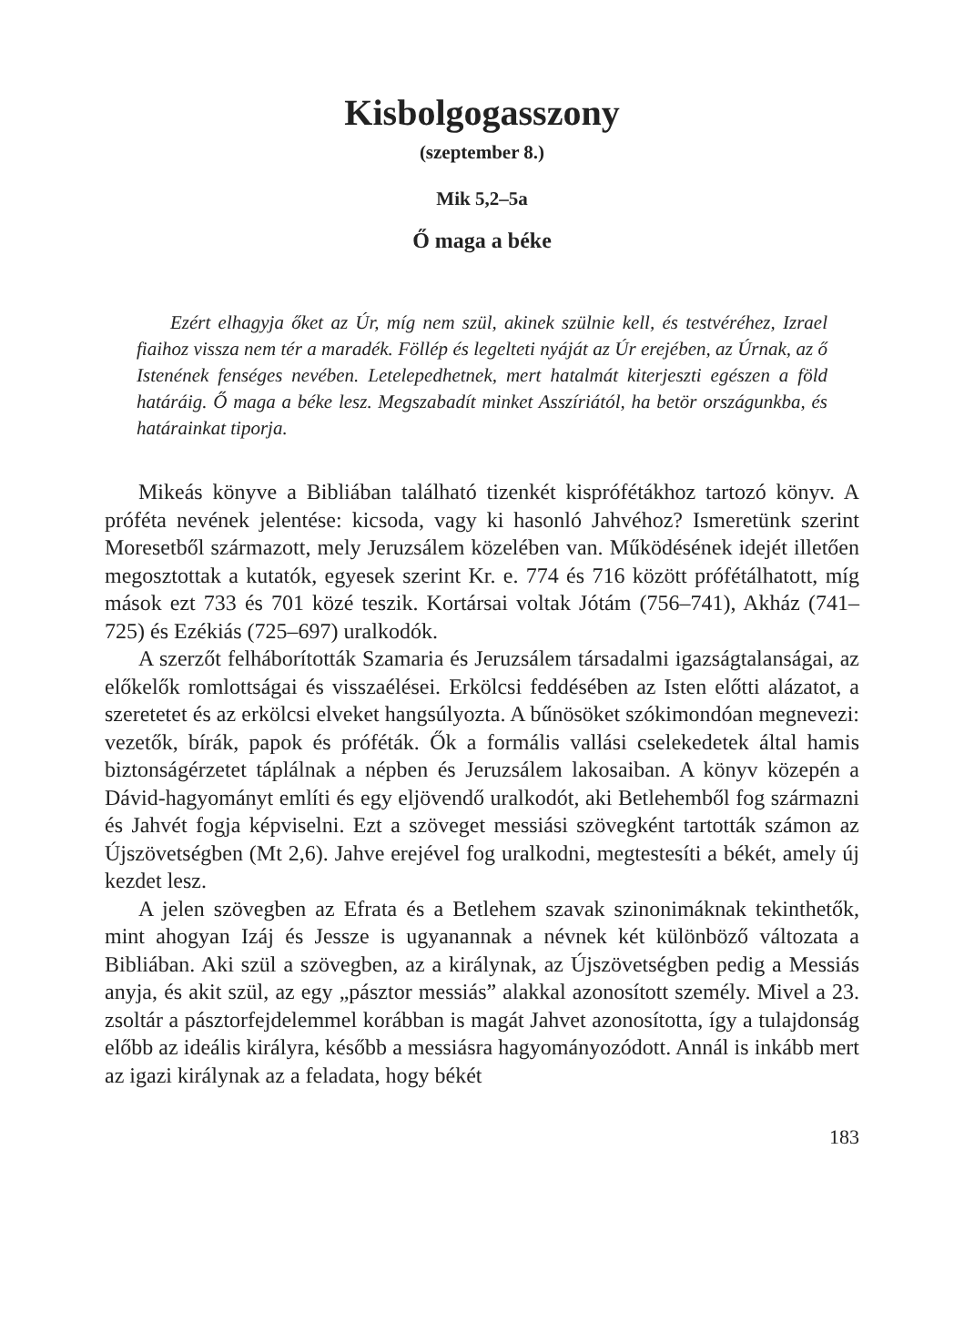Kisbolgogasszony
(szeptember 8.)
Mik 5,2–5a
Ő maga a béke
Ezért elhagyja őket az Úr, míg nem szül, akinek szülnie kell, és testvéréhez, Izrael fiaihoz vissza nem tér a maradék. Föllép és legelteti nyáját az Úr erejében, az Úrnak, az ő Istenének fenséges nevében. Letelepedhetnek, mert hatalmát kiterjeszti egészen a föld határáig. Ő maga a béke lesz. Megszabadít minket Asszíriától, ha betör országunkba, és határainkat tiporja.
Mikeás könyve a Bibliában található tizenkét kispróféták­hoz tartozó könyv. A próféta nevének jelentése: kicsoda, vagy ki hasonló Jahvéhoz? Ismeretünk szerint Moresetből származott, mely Jeruzsálem közelében van. Működésének idejét illetően megosztottak a kutatók, egyesek szerint Kr. e. 774 és 716 között prófétálhatott, míg mások ezt 733 és 701 közé teszik. Kortársai voltak Jótám (756–741), Akház (741–725) és Ezékiás (725–697) uralkodók.
A szerzőt felháborították Szamaria és Jeruzsálem társadalmi igazságtalanságai, az előkelők romlottságai és visszaélései. Erkölcsi feddésében az Isten előtti alázatot, a szeretetet és az erkölcsi elveket hangsúlyozta. A bűnösöket szókimondóan megnevezi: vezetők, bírák, papok és próféták. Ők a formális vallási cselekedetek által hamis biztonságérzetet táplálnak a népben és Jeruzsálem lakosaiban. A könyv közepén a Dávid-hagyományt említi és egy eljövendő uralkodót, aki Betlehemből fog származni és Jahvét fogja képviselni. Ezt a szöveget messiási szövegként tartották számon az Újszövetségben (Mt 2,6). Jahve erejével fog uralkodni, megtestesíti a békét, amely új kezdet lesz.
A jelen szövegben az Efrata és a Betlehem szavak szinonimáknak tekinthetők, mint ahogyan Izáj és Jessze is ugyanannak a névnek két különböző változata a Bibliában. Aki szül a szövegben, az a királynak, az Újszövetségben pedig a Messiás anyja, és akit szül, az egy „pásztor messiás” alakkal azonosított személy. Mivel a 23. zsoltár a pásztorfejdelemmel korábban is magát Jahvet azonosította, így a tulajdonság előbb az ideális királyra, később a messiásra hagyományozódott. Annál is inkább mert az igazi királynak az a feladata, hogy békét
183